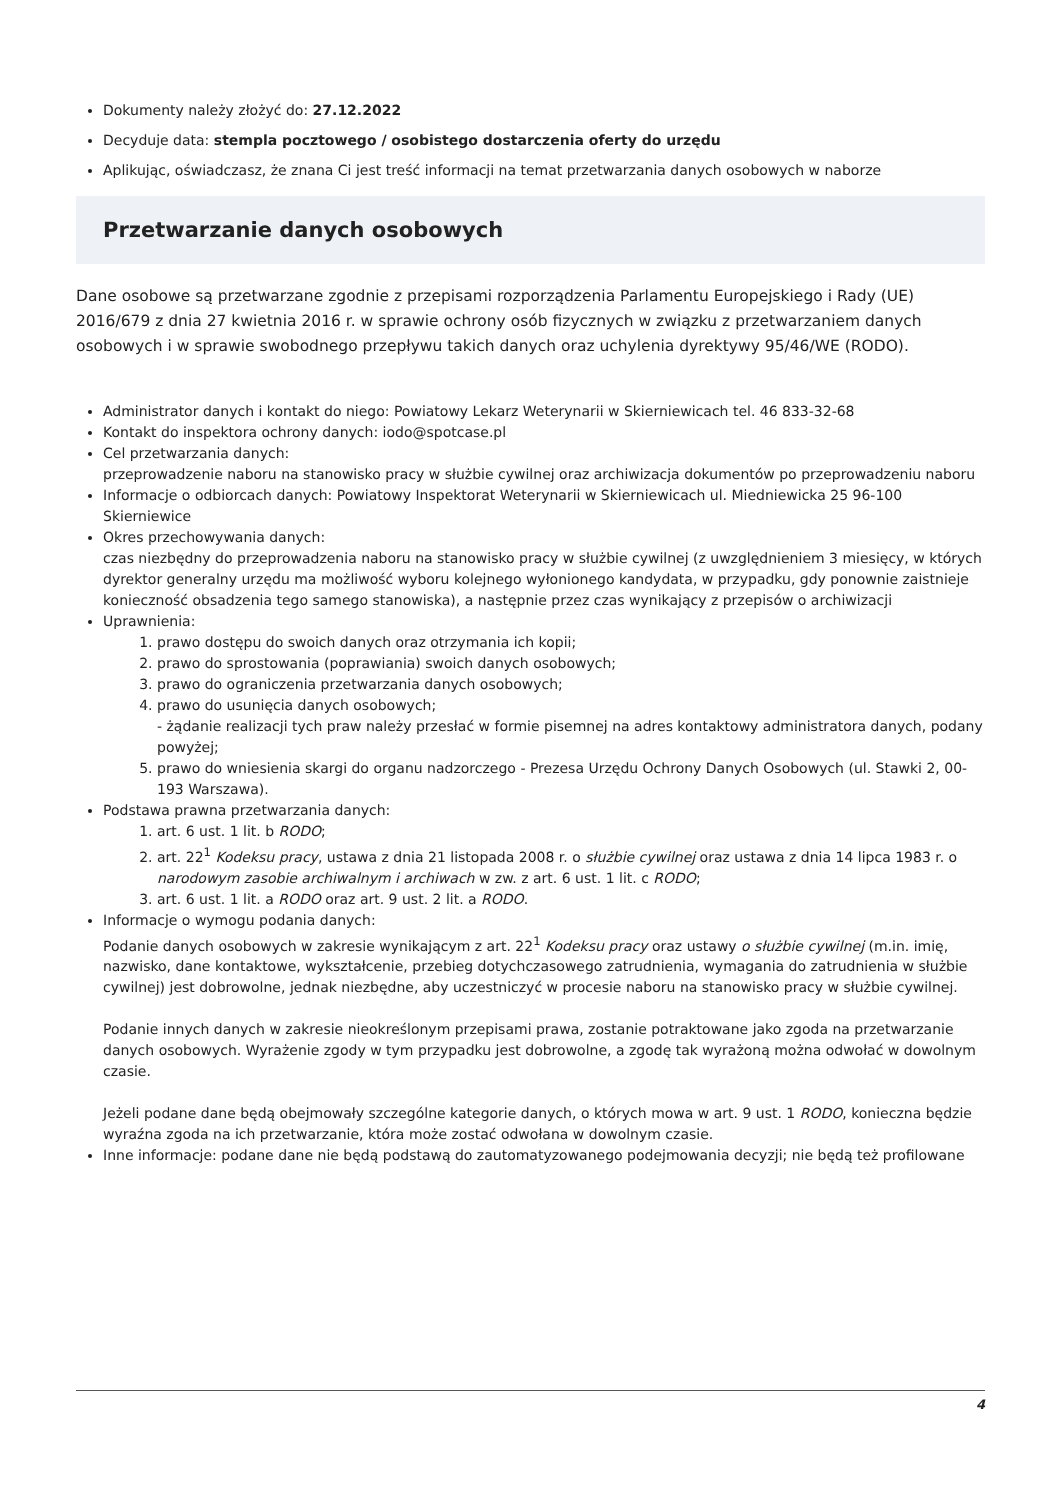Dokumenty należy złożyć do: 27.12.2022
Decyduje data: stempla pocztowego / osobistego dostarczenia oferty do urzędu
Aplikując, oświadczasz, że znana Ci jest treść informacji na temat przetwarzania danych osobowych w naborze
Przetwarzanie danych osobowych
Dane osobowe są przetwarzane zgodnie z przepisami rozporządzenia Parlamentu Europejskiego i Rady (UE) 2016/679 z dnia 27 kwietnia 2016 r. w sprawie ochrony osób fizycznych w związku z przetwarzaniem danych osobowych i w sprawie swobodnego przepływu takich danych oraz uchylenia dyrektywy 95/46/WE (RODO).
Administrator danych i kontakt do niego: Powiatowy Lekarz Weterynarii w Skierniewicach tel. 46 833-32-68
Kontakt do inspektora ochrony danych: iodo@spotcase.pl
Cel przetwarzania danych:
przeprowadzenie naboru na stanowisko pracy w służbie cywilnej oraz archiwizacja dokumentów po przeprowadzeniu naboru
Informacje o odbiorcach danych: Powiatowy Inspektorat Weterynarii w Skierniewicach ul. Miedniewicka 25 96-100 Skierniewice
Okres przechowywania danych:
czas niezbędny do przeprowadzenia naboru na stanowisko pracy w służbie cywilnej (z uwzględnieniem 3 miesięcy, w których dyrektor generalny urzędu ma możliwość wyboru kolejnego wyłonionego kandydata, w przypadku, gdy ponownie zaistnieje konieczność obsadzenia tego samego stanowiska), a następnie przez czas wynikający z przepisów o archiwizacji
Uprawnienia:
1. prawo dostępu do swoich danych oraz otrzymania ich kopii;
2. prawo do sprostowania (poprawiania) swoich danych osobowych;
3. prawo do ograniczenia przetwarzania danych osobowych;
4. prawo do usunięcia danych osobowych;
- żądanie realizacji tych praw należy przesłać w formie pisemnej na adres kontaktowy administratora danych, podany powyżej;
5. prawo do wniesienia skargi do organu nadzorczego - Prezesa Urzędu Ochrony Danych Osobowych (ul. Stawki 2, 00-193 Warszawa).
Podstawa prawna przetwarzania danych:
1. art. 6 ust. 1 lit. b RODO;
2. art. 22<sup>1</sup> Kodeksu pracy, ustawa z dnia 21 listopada 2008 r. o służbie cywilnej oraz ustawa z dnia 14 lipca 1983 r. o narodowym zasobie archiwalnym i archiwach w zw. z art. 6 ust. 1 lit. c RODO;
3. art. 6 ust. 1 lit. a RODO oraz art. 9 ust. 2 lit. a RODO.
Informacje o wymogu podania danych:
Podanie danych osobowych w zakresie wynikającym z art. 22<sup>1</sup> Kodeksu pracy oraz ustawy o służbie cywilnej (m.in. imię, nazwisko, dane kontaktowe, wykształcenie, przebieg dotychczasowego zatrudnienia, wymagania do zatrudnienia w służbie cywilnej) jest dobrowolne, jednak niezbędne, aby uczestniczyć w procesie naboru na stanowisko pracy w służbie cywilnej.
Podanie innych danych w zakresie nieokreślonym przepisami prawa, zostanie potraktowane jako zgoda na przetwarzanie danych osobowych. Wyrażenie zgody w tym przypadku jest dobrowolne, a zgodę tak wyrażoną można odwołać w dowolnym czasie.
Jeżeli podane dane będą obejmowały szczególne kategorie danych, o których mowa w art. 9 ust. 1 RODO, konieczna będzie wyraźna zgoda na ich przetwarzanie, która może zostać odwołana w dowolnym czasie.
Inne informacje: podane dane nie będą podstawą do zautomatyzowanego podejmowania decyzji; nie będą też profilowane
4